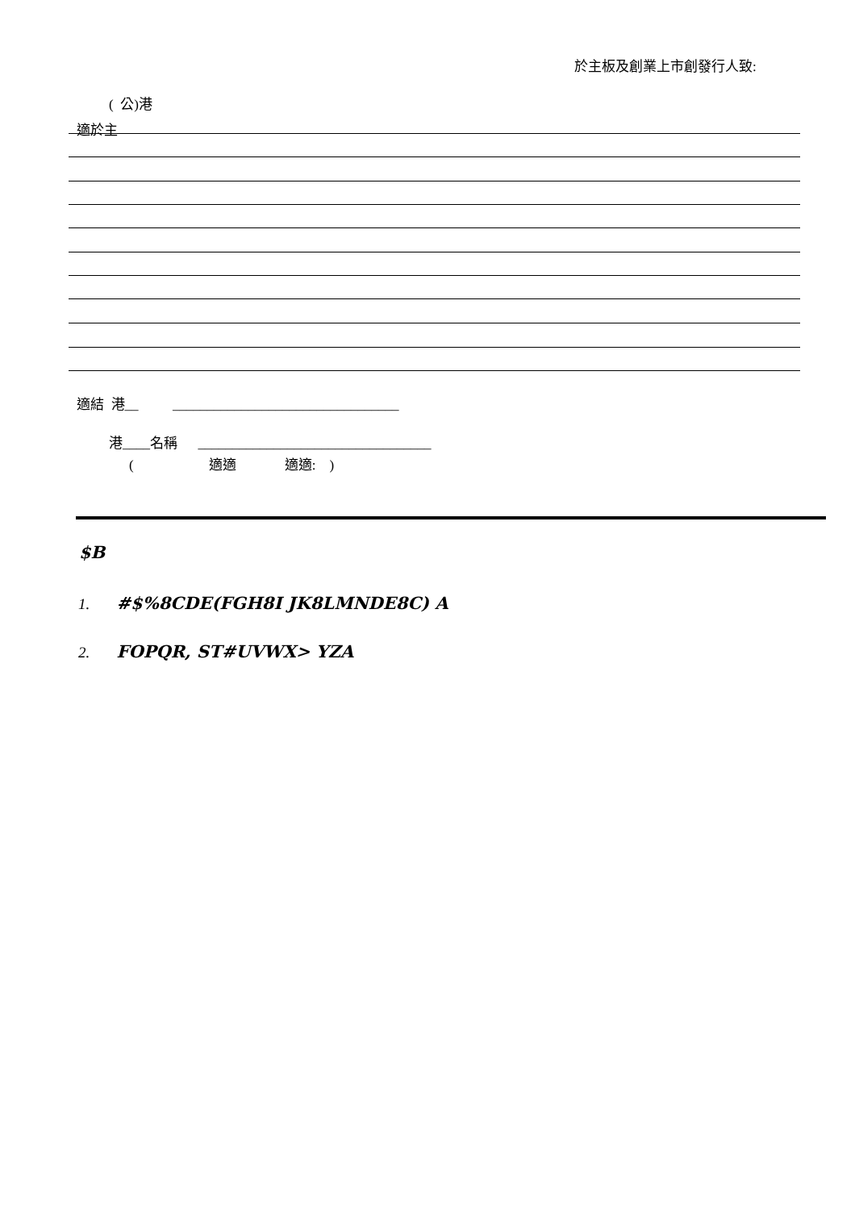於主板及創業上市創發行人致:
( 公)港
適於主
適結 港__ _________________________________
港____名稱 __________________________________
( 適適 適適: )
$B
1. #$%8CDE(FGH8I JK8LMNDE8C) A
2. FOPQR, ST#UVWX> YZA